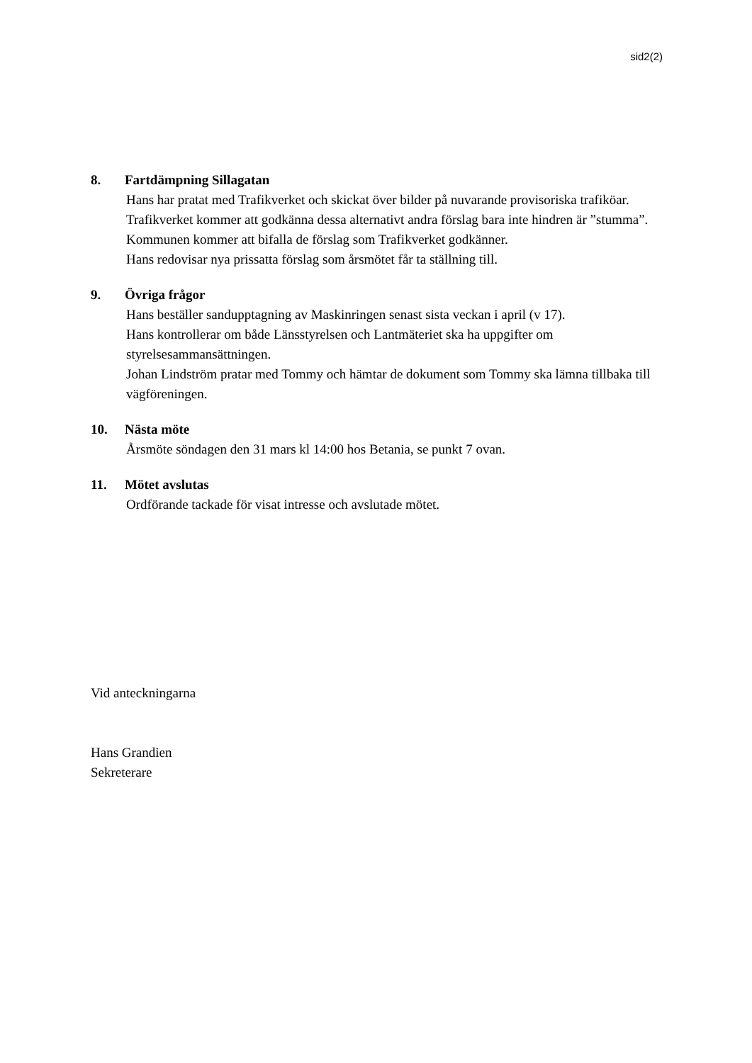sid2(2)
8. Fartdämpning Sillagatan
Hans har pratat med Trafikverket och skickat över bilder på nuvarande provisoriska trafiköar. Trafikverket kommer att godkänna dessa alternativt andra förslag bara inte hindren är ”stumma”. Kommunen kommer att bifalla de förslag som Trafikverket godkänner.
Hans redovisar nya prissatta förslag som årsmötet får ta ställning till.
9. Övriga frågor
Hans beställer sandupptagning av Maskinringen senast sista veckan i april (v 17).
Hans kontrollerar om både Länsstyrelsen och Lantmäteriet ska ha uppgifter om styrelsesammansättningen.
Johan Lindström pratar med Tommy och hämtar de dokument som Tommy ska lämna tillbaka till vägföreningen.
10. Nästa möte
Årsmöte söndagen den 31 mars kl 14:00 hos Betania, se punkt 7 ovan.
11. Mötet avslutas
Ordförande tackade för visat intresse och avslutade mötet.
Vid anteckningarna
Hans Grandien
Sekreterare